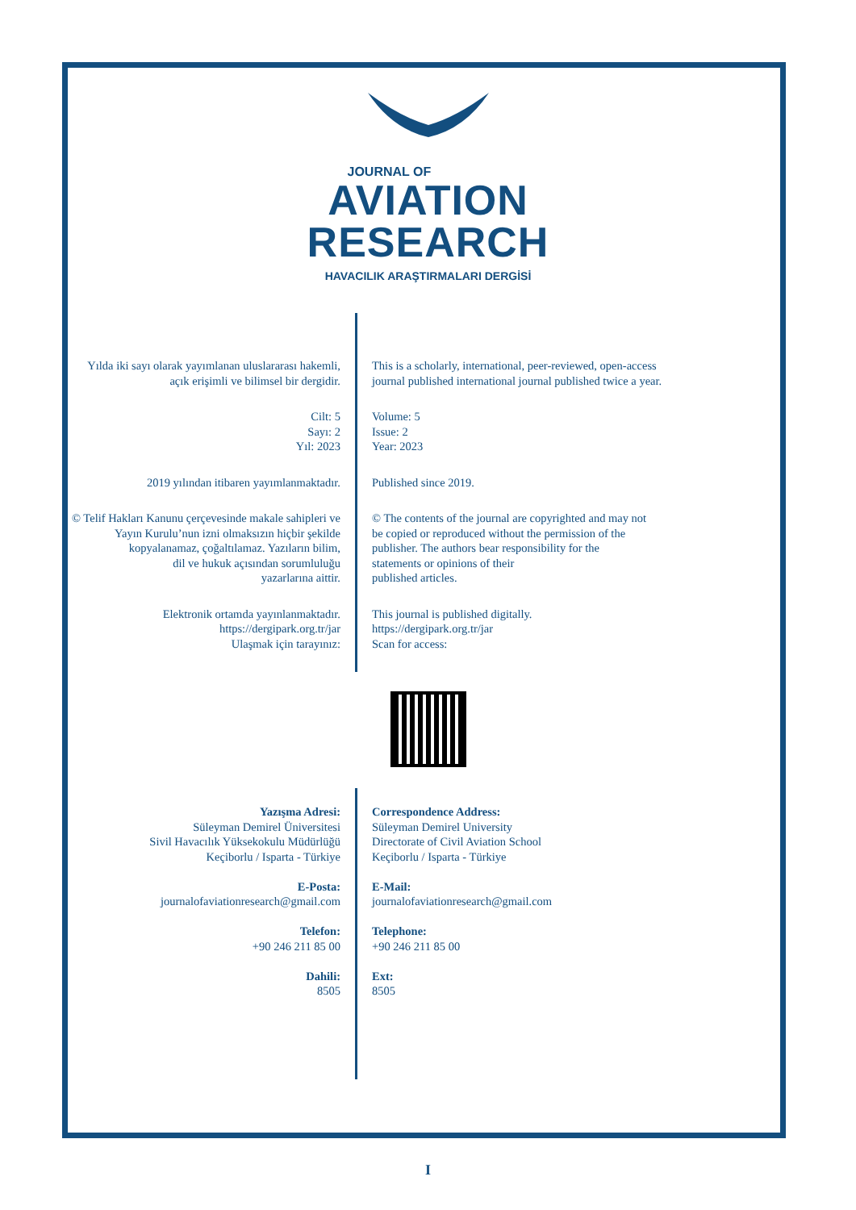JOURNAL OF
AVIATION
RESEARCH
HAVACILIK ARAŞTIRMALARI DERGİSİ
Yılda iki sayı olarak yayımlanan uluslararası hakemli,
açık erişimli ve bilimsel bir dergidir.
This is a scholarly, international, peer-reviewed, open-access
journal published international journal published twice a year.
Cilt: 5
Sayı: 2
Yıl: 2023
Volume: 5
Issue: 2
Year: 2023
2019 yılından itibaren yayımlanmaktadır. Published since 2019.
© Telif Hakları Kanunu çerçevesinde makale sahipleri ve
Yayın Kurulu’nun izni olmaksızın hiçbir şekilde
kopyalanamaz, çoğaltılamaz. Yazıların bilim,
dil ve hukuk açısından sorumluluğu
yazarlarına aittir.
© The contents of the journal are copyrighted and may not
be copied or reproduced without the permission of the
publisher. The authors bear responsibility for the
statements or opinions of their
published articles.
Elektronik ortamda yayınlanmaktadır.
https://dergipark.org.tr/jar
Ulaşmak için tarayınız:
This journal is published digitally.
https://dergipark.org.tr/jar
Scan for access:
Yazışma Adresi:
Süleyman Demirel Üniversitesi
Sivil Havacılık Yüksekokulu Müdürlüğü
Keçiborlu / Isparta - Türkiye
E-Posta:
journalofaviationresearch@gmail.com
Telefon:
+90 246 211 85 00
Dahili:
8505
Correspondence Address:
Süleyman Demirel University
Directorate of Civil Aviation School
Keçiborlu / Isparta - Türkiye
E-Mail:
journalofaviationresearch@gmail.com
Telephone:
+90 246 211 85 00
Ext:
8505
I